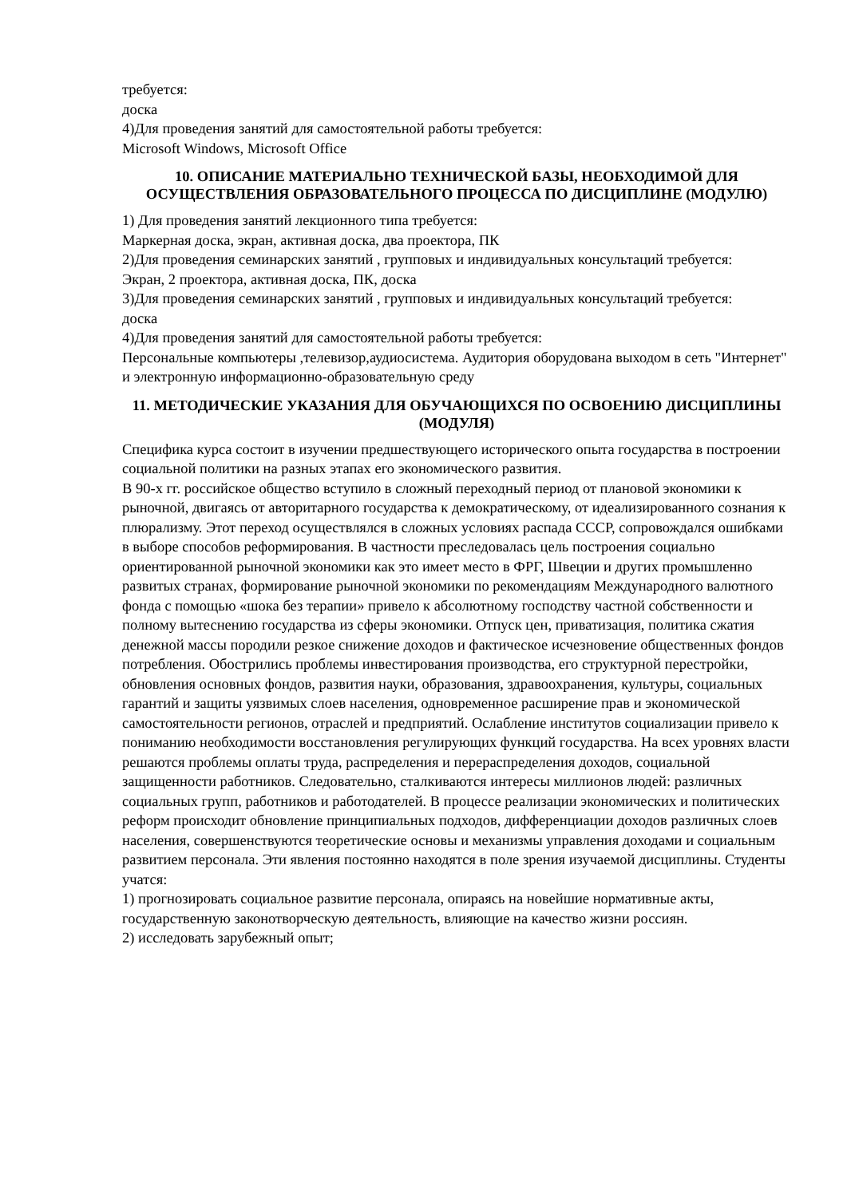требуется:
доска
4)Для проведения занятий для самостоятельной работы требуется:
Microsoft Windows, Microsoft Office
10. ОПИСАНИЕ МАТЕРИАЛЬНО ТЕХНИЧЕСКОЙ БАЗЫ, НЕОБХОДИМОЙ ДЛЯ ОСУЩЕСТВЛЕНИЯ ОБРАЗОВАТЕЛЬНОГО ПРОЦЕССА ПО ДИСЦИПЛИНЕ (МОДУЛЮ)
1) Для проведения занятий лекционного типа требуется:
Маркерная доска, экран, активная доска, два проектора, ПК
2)Для проведения семинарских занятий , групповых и индивидуальных консультаций требуется:
Экран, 2 проектора, активная доска, ПК, доска
3)Для проведения семинарских занятий , групповых и индивидуальных консультаций требуется:
доска
4)Для проведения занятий для самостоятельной работы требуется:
Персональные компьютеры ,телевизор,аудиосистема. Аудитория оборудована выходом в сеть "Интернет" и электронную информационно-образовательную среду
11. МЕТОДИЧЕСКИЕ УКАЗАНИЯ ДЛЯ ОБУЧАЮЩИХСЯ ПО ОСВОЕНИЮ ДИСЦИПЛИНЫ (МОДУЛЯ)
Специфика курса состоит в изучении предшествующего исторического опыта государства в построении социальной политики на разных этапах его экономического развития.
В 90-х гг. российское общество вступило в сложный переходный период от плановой экономики к рыночной, двигаясь от авторитарного государства к демократическому, от идеализированного сознания к плюрализму. Этот переход осуществлялся в сложных условиях распада СССР, сопровождался ошибками в выборе способов реформирования. В частности преследовалась цель построения социально ориентированной рыночной экономики как это имеет место в ФРГ, Швеции и других промышленно развитых странах, формирование рыночной экономики по рекомендациям Международного валютного фонда с помощью «шока без терапии» привело к абсолютному господству частной собственности и полному вытеснению государства из сферы экономики. Отпуск цен, приватизация, политика сжатия денежной массы породили резкое снижение доходов и фактическое исчезновение общественных фондов потребления. Обострились проблемы инвестирования производства, его структурной перестройки, обновления основных фондов, развития науки, образования, здравоохранения, культуры, социальных гарантий и защиты уязвимых слоев населения, одновременное расширение прав и экономической самостоятельности регионов, отраслей и предприятий. Ослабление институтов социализации привело к пониманию необходимости восстановления регулирующих функций государства. На всех уровнях власти решаются проблемы оплаты труда, распределения и перераспределения доходов, социальной защищенности работников. Следовательно, сталкиваются интересы миллионов людей: различных социальных групп, работников и работодателей. В процессе реализации экономических и политических реформ происходит обновление принципиальных подходов, дифференциации доходов различных слоев населения, совершенствуются теоретические основы и механизмы управления доходами и социальным развитием персонала. Эти явления постоянно находятся в поле зрения изучаемой дисциплины. Студенты учатся:
1) прогнозировать социальное развитие персонала, опираясь на новейшие нормативные акты, государственную законотворческую деятельность, влияющие на качество жизни россиян.
2) исследовать зарубежный опыт;